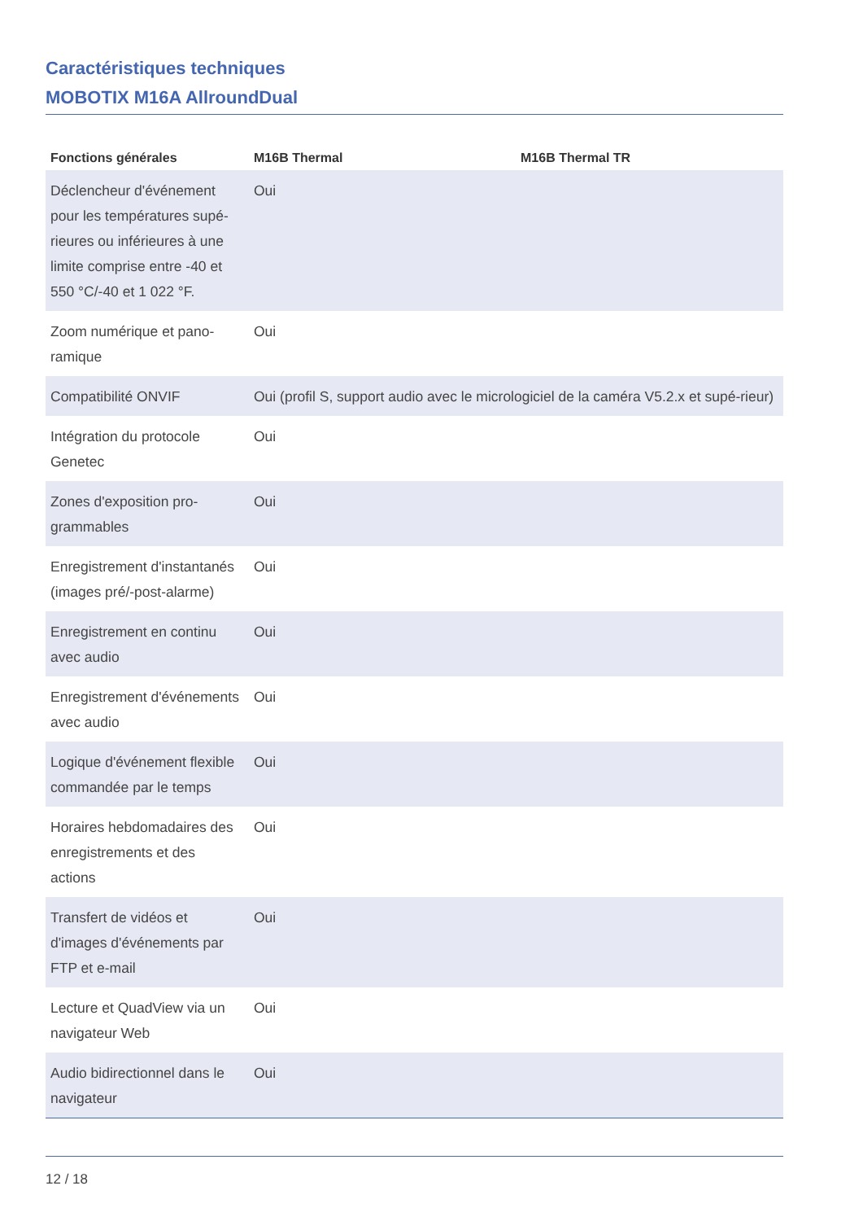Caractéristiques techniques
MOBOTIX M16A AllroundDual
| Fonctions générales | M16B Thermal | M16B Thermal TR |
| --- | --- | --- |
| Déclencheur d'événement pour les températures supé-rieures ou inférieures à une limite comprise entre -40 et 550 °C/-40 et 1 022 °F. | Oui | |
| Zoom numérique et pano-ramique | Oui | |
| Compatibilité ONVIF | Oui (profil S, support audio avec le micrologiciel de la caméra V5.2.x et supé-rieur) | |
| Intégration du protocole Genetec | Oui | |
| Zones d'exposition pro-grammables | Oui | |
| Enregistrement d'instantanés (images pré/-post-alarme) | Oui | |
| Enregistrement en continu avec audio | Oui | |
| Enregistrement d'événements avec audio | Oui | |
| Logique d'événement flexible commandée par le temps | Oui | |
| Horaires hebdomadaires des enregistrements et des actions | Oui | |
| Transfert de vidéos et d'images d'événements par FTP et e-mail | Oui | |
| Lecture et QuadView via un navigateur Web | Oui | |
| Audio bidirectionnel dans le navigateur | Oui | |
12 / 18